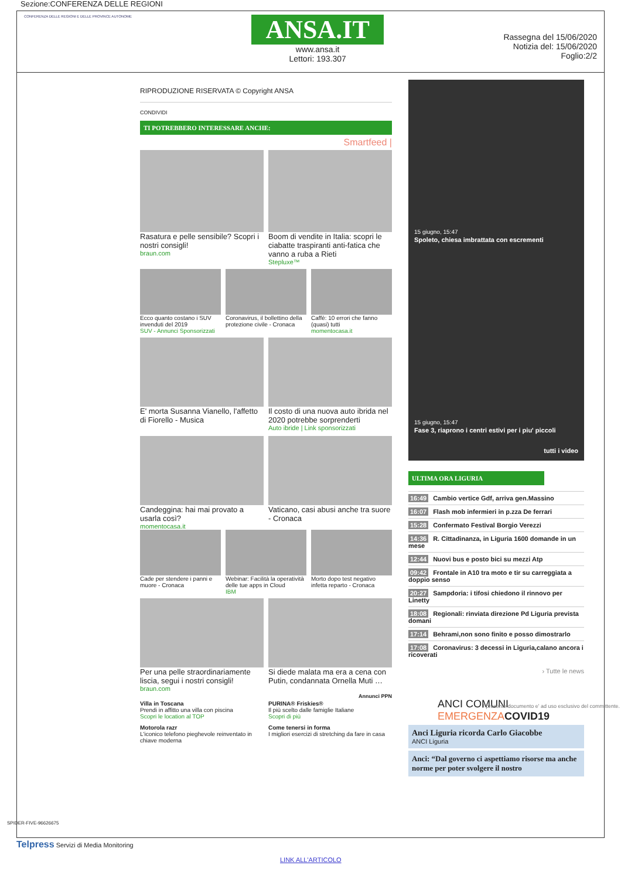Sezione:CONFERENZA DELLE REGIONI
CONFERENZA DELLE REGIONI E DELLE PROVINCE AUTONOME
ANSA.IT
www.ansa.it
Lettori: 193.307
Rassegna del 15/06/2020
Notizia del: 15/06/2020
Foglio:2/2
RIPRODUZIONE RISERVATA © Copyright ANSA
CONDIVIDI
TI POTREBBERO INTERESSARE ANCHE:
Smartfeed |
Rasatura e pelle sensibile? Scopri i nostri consigli!
braun.com
Boom di vendite in Italia: scopri le ciabatte traspiranti anti-fatica che vanno a ruba a Rieti
Stepluxe™
Ecco quanto costano i SUV invenduti del 2019
SUV - Annunci Sponsorizzati
Coronavirus, il bollettino della protezione civile - Cronaca
Caffè: 10 errori che fanno (quasi) tutti
momentocasa.it
E' morta Susanna Vianello, l'affetto di Fiorello - Musica
Il costo di una nuova auto ibrida nel 2020 potrebbe sorprenderti
Auto ibride | Link sponsorizzati
Candeggina: hai mai provato a usarla così?
momentocasa.it
Vaticano, casi abusi anche tra suore - Cronaca
Cade per stendere i panni e muore - Cronaca
Webinar: Facilità la operatività delle tue apps in Cloud
IBM
Morto dopo test negativo infetta reparto - Cronaca
Per una pelle straordinariamente liscia, segui i nostri consigli!
braun.com
Si diede malata ma era a cena con Putin, condannata Ornella Muti …
Annunci PPN
Villa in Toscana
Prendi in affitto una villa con piscina
Scopri le location al TOP
PURINA® Friskies®
Il più scelto dalle famiglie Italiane
Scopri di più
Motorola razr
L'iconico telefono pieghevole reinventato in chiave moderna
Come tenersi in forma
I migliori esercizi di stretching da fare in casa
15 giugno, 15:47
Spoleto, chiesa imbrattata con escrementi
15 giugno, 15:47
Fase 3, riaprono i centri estivi per i piu' piccoli
tutti i video
ULTIMA ORA LIGURIA
16:49 Cambio vertice Gdf, arriva gen.Massino
16:07 Flash mob infermieri in p.zza De ferrari
15:28 Confermato Festival Borgio Verezzi
14:36 R. Cittadinanza, in Liguria 1600 domande in un mese
12:44 Nuovi bus e posto bici su mezzi Atp
09:42 Frontale in A10 tra moto e tir su carreggiata a doppio senso
20:27 Sampdoria: i tifosi chiedono il rinnovo per Linetty
18:08 Regionali: rinviata direzione Pd Liguria prevista domani
17:14 Behrami,non sono finito e posso dimostrarlo
17:08 Coronavirus: 3 decessi in Liguria,calano ancora i ricoverati
› Tutte le news
ANCI COMUNI
EMERGENZA COVID19
Anci Liguria ricorda Carlo Giacobbe
ANCI Liguria
Anci: “Dal governo ci aspettiamo risorse ma anche norme per poter svolgere il nostro
Telpress Servizi di Media Monitoring
LINK ALL'ARTICOLO
SPIDER-FIVE-96626675
Il presente documento e' ad uso esclusivo del committente.